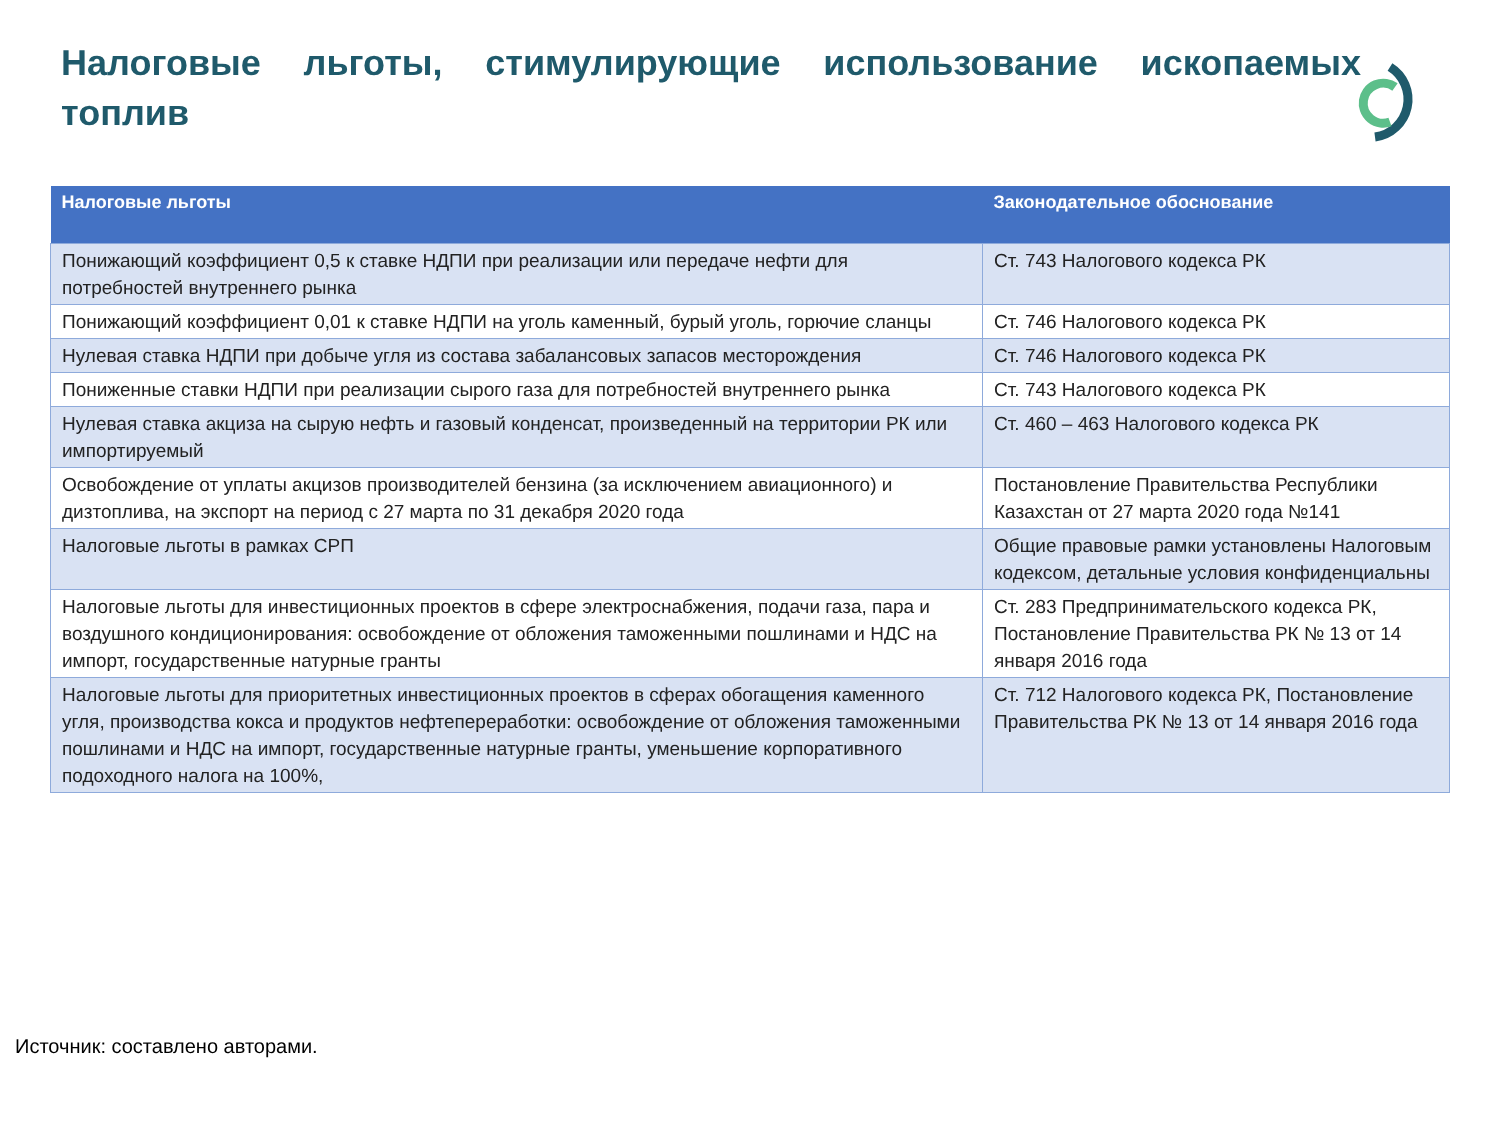Налоговые льготы, стимулирующие использование ископаемых топлив
| Налоговые льготы | Законодательное обоснование |
| --- | --- |
| Понижающий коэффициент 0,5 к ставке НДПИ при реализации или передаче нефти для потребностей внутреннего рынка | Ст. 743 Налогового кодекса РК |
| Понижающий коэффициент 0,01 к ставке НДПИ на уголь каменный, бурый уголь, горючие сланцы | Ст. 746 Налогового кодекса РК |
| Нулевая ставка НДПИ при добыче угля из состава забалансовых запасов месторождения | Ст. 746 Налогового кодекса РК |
| Пониженные ставки НДПИ при реализации сырого газа для потребностей внутреннего рынка | Ст. 743 Налогового кодекса РК |
| Нулевая ставка акциза на сырую нефть и газовый конденсат, произведенный на территории РК или импортируемый | Ст. 460 – 463 Налогового кодекса РК |
| Освобождение от уплаты акцизов производителей бензина (за исключением авиационного) и дизтоплива, на экспорт на период с 27 марта по 31 декабря 2020 года | Постановление Правительства Республики Казахстан от 27 марта 2020 года №141 |
| Налоговые льготы в рамках СРП | Общие правовые рамки установлены Налоговым кодексом, детальные условия конфиденциальны |
| Налоговые льготы для инвестиционных проектов в сфере электроснабжения, подачи газа, пара и воздушного кондиционирования: освобождение от обложения таможенными пошлинами и НДС на импорт, государственные натурные гранты | Ст. 283 Предпринимательского кодекса РК, Постановление Правительства РК № 13 от 14 января 2016 года |
| Налоговые льготы для приоритетных инвестиционных проектов в сферах обогащения каменного угля, производства кокса и продуктов нефтепереработки: освобождение от обложения таможенными пошлинами и НДС на импорт, государственные натурные гранты, уменьшение корпоративного подоходного налога на 100%, | Ст. 712 Налогового кодекса РК, Постановление Правительства РК № 13 от 14 января 2016 года |
Источник: составлено авторами.